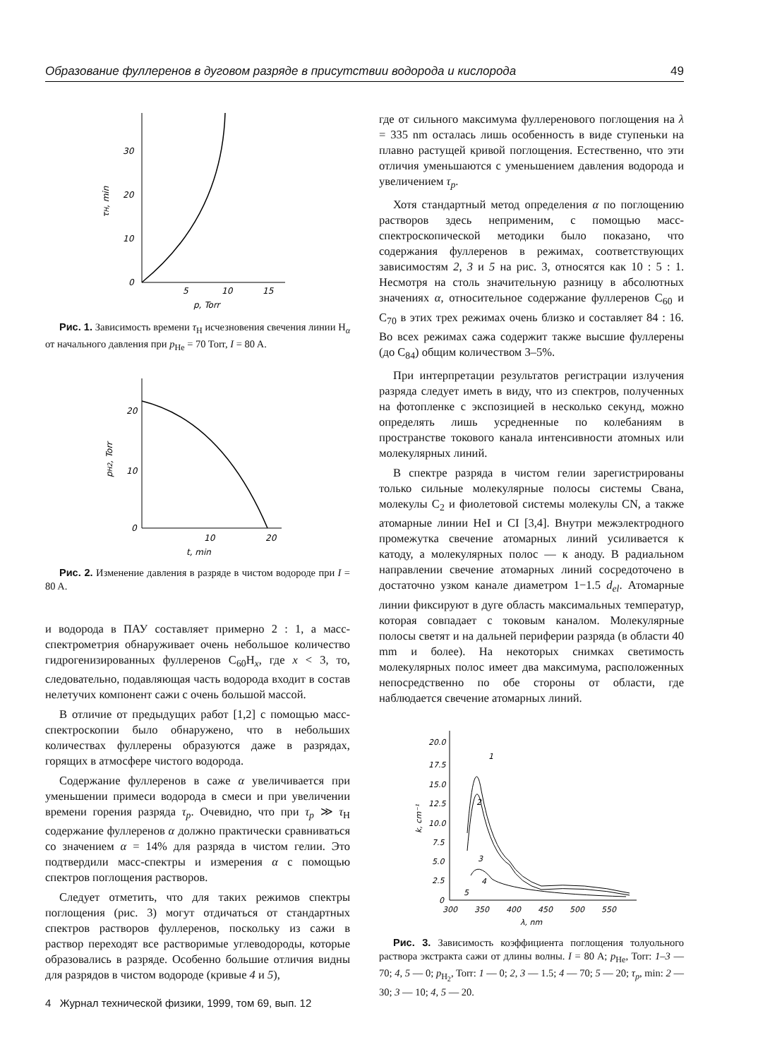Образование фуллеренов в дуговом разряде в присутствии водорода и кислорода 49
30
20
10
0
5
10
15
p, Torr
τH, min
Рис. 1. Зависимость времени τ<sub>H</sub> исчезновения свечения линии H<sub>α</sub> от начального давления при p<sub>He</sub> = 70 Torr, I = 80 A.
20
10
0
10
20
t, min
pH2, Torr
Рис. 2. Изменение давления в разряде в чистом водороде при I = 80 A.
и водорода в ПАУ составляет примерно 2 : 1, а масс-спектрометрия обнаруживает очень небольшое количество гидрогенизированных фуллеренов C<sub>60</sub>H<sub>x</sub>, где x < 3, то, следовательно, подавляющая часть водорода входит в состав нелетучих компонент сажи с очень большой массой.
В отличие от предыдущих работ [1,2] с помощью масс-спектроскопии было обнаружено, что в небольших количествах фуллерены образуются даже в разрядах, горящих в атмосфере чистого водорода.
Содержание фуллеренов в саже α увеличивается при уменьшении примеси водорода в смеси и при увеличении времени горения разряда τ<sub>p</sub>. Очевидно, что при τ<sub>p</sub> ≫ τ<sub>H</sub> содержание фуллеренов α должно практически сравниваться со значением α = 14% для разряда в чистом гелии. Это подтвердили масс-спектры и измерения α с помощью спектров поглощения растворов.
Следует отметить, что для таких режимов спектры поглощения (рис. 3) могут отдичаться от стандартных спектров растворов фуллеренов, поскольку из сажи в раствор переходят все растворимые углеводороды, которые образовались в разряде. Особенно большие отличия видны для разрядов в чистом водороде (кривые 4 и 5),
где от сильного максимума фуллеренового поглощения на λ = 335 nm осталась лишь особенность в виде ступеньки на плавно растущей кривой поглощения. Естественно, что эти отличия уменьшаются с уменьшением давления водорода и увеличением τ<sub>p</sub>.
Хотя стандартный метод определения α по поглощению растворов здесь неприменим, с помощью масс-спектроскопической методики было показано, что содержания фуллеренов в режимах, соответствующих зависимостям 2, 3 и 5 на рис. 3, относятся как 10 : 5 : 1. Несмотря на столь значительную разницу в абсолютных значениях α, относительное содержание фуллеренов C<sub>60</sub> и C<sub>70</sub> в этих трех режимах очень близко и составляет 84 : 16. Во всех режимах сажа содержит также высшие фуллерены (до C<sub>84</sub>) общим количеством 3–5%.
При интерпретации результатов регистрации излучения разряда следует иметь в виду, что из спектров, полученных на фотопленке с экспозицией в несколько секунд, можно определять лишь усредненные по колебаниям в пространстве токового канала интенсивности атомных или молекулярных линий.
В спектре разряда в чистом гелии зарегистрированы только сильные молекулярные полосы системы Свана, молекулы C<sub>2</sub> и фиолетовой системы молекулы CN, а также атомарные линии HeI и CI [3,4]. Внутри межэлектродного промежутка свечение атомарных линий усиливается к катоду, а молекулярных полос — к аноду. В радиальном направлении свечение атомарных линий сосредоточено в достаточно узком канале диаметром 1−1.5 d<sub>el</sub>. Атомарные линии фиксируют в дуге область максимальных температур, которая совпадает с токовым каналом. Молекулярные полосы светят и на дальней периферии разряда (в области 40 mm и более). На некоторых снимках светимость молекулярных полос имеет два максимума, расположенных непосредственно по обе стороны от области, где наблюдается свечение атомарных линий.
20.0
17.5
15.0
12.5
10.0
7.5
5.0
2.5
0
300
350
400
450
500
550
λ, nm
k, cm⁻¹
1
2
3
4
5
Рис. 3. Зависимость коэффициента поглощения толуольного раствора экстракта сажи от длины волны. I = 80 A; p<sub>He</sub>, Torr: 1–3 —70; 4, 5 — 0; p<sub>H<sub>2</sub></sub>, Torr: 1 — 0; 2, 3 — 1.5; 4 — 70; 5 — 20; τ<sub>p</sub>, min: 2 — 30; 3 — 10; 4, 5 — 20.
4 Журнал технической физики, 1999, том 69, вып. 12